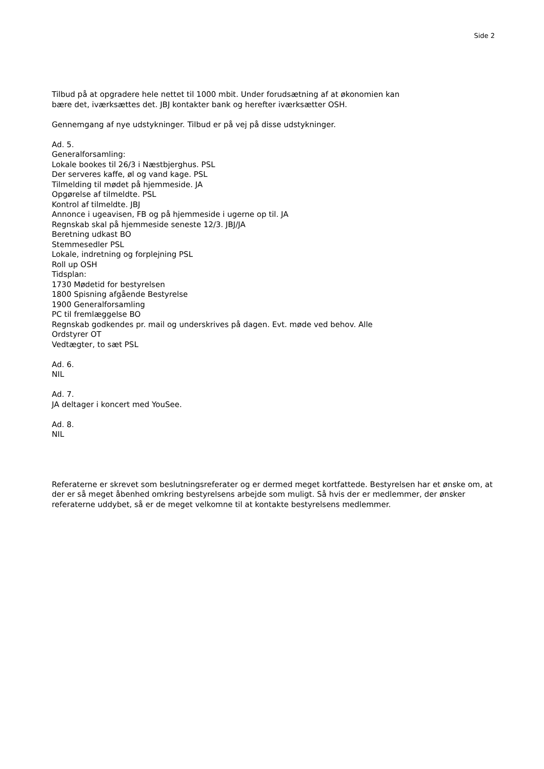Side 2
Tilbud på at opgradere hele nettet til 1000 mbit. Under forudsætning af at økonomien kan
bære det, iværksættes det. JBJ kontakter bank og herefter iværksætter OSH.
Gennemgang af nye udstykninger. Tilbud er på vej på disse udstykninger.
Ad. 5.
Generalforsamling:
Lokale bookes til 26/3 i Næstbjerghus. PSL
Der serveres kaffe, øl og vand kage. PSL
Tilmelding til mødet på hjemmeside. JA
Opgørelse af tilmeldte. PSL
Kontrol af tilmeldte. JBJ
Annonce i ugeavisen, FB og på hjemmeside i ugerne op til. JA
Regnskab skal på hjemmeside seneste 12/3. JBJ/JA
Beretning udkast BO
Stemmesedler PSL
Lokale, indretning og forplejning PSL
Roll up OSH
Tidsplan:
1730 Mødetid for bestyrelsen
1800 Spisning afgående Bestyrelse
1900 Generalforsamling
PC til fremlæggelse BO
Regnskab godkendes pr. mail og underskrives på dagen. Evt. møde ved behov. Alle
Ordstyrer OT
Vedtægter, to sæt PSL
Ad. 6.
NIL
Ad. 7.
JA deltager i koncert med YouSee.
Ad. 8.
NIL
Referaterne er skrevet som beslutningsreferater og er dermed meget kortfattede. Bestyrelsen har et ønske om, at der er så meget åbenhed omkring bestyrelsens arbejde som muligt. Så hvis der er medlemmer, der ønsker referaterne uddybet, så er de meget velkomne til at kontakte bestyrelsens medlemmer.